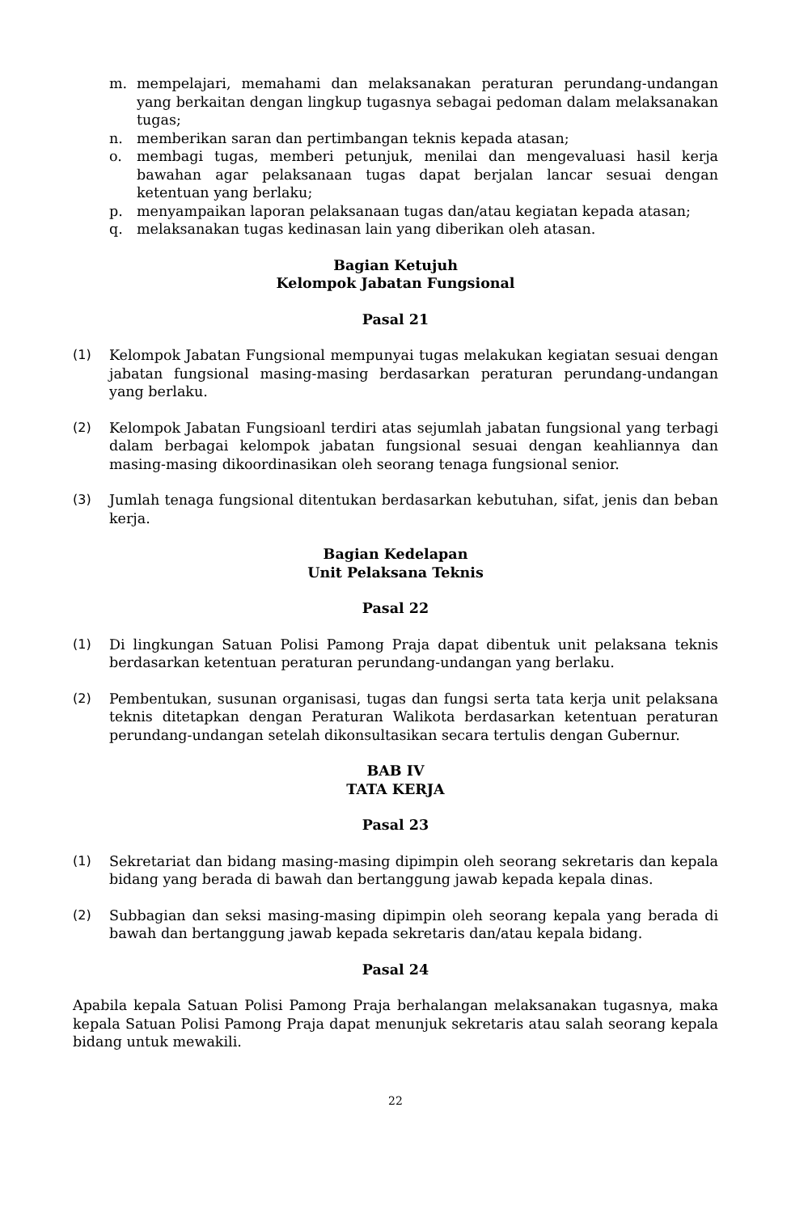m. mempelajari, memahami dan melaksanakan peraturan perundang-undangan yang berkaitan dengan lingkup tugasnya sebagai pedoman dalam melaksanakan tugas;
n. memberikan saran dan pertimbangan teknis kepada atasan;
o. membagi tugas, memberi petunjuk, menilai dan mengevaluasi hasil kerja bawahan agar pelaksanaan tugas dapat berjalan lancar sesuai dengan ketentuan yang berlaku;
p. menyampaikan laporan pelaksanaan tugas dan/atau kegiatan kepada atasan;
q. melaksanakan tugas kedinasan lain yang diberikan oleh atasan.
Bagian Ketujuh
Kelompok Jabatan Fungsional
Pasal 21
(1) Kelompok Jabatan Fungsional mempunyai tugas melakukan kegiatan sesuai dengan jabatan fungsional masing-masing berdasarkan peraturan perundang-undangan yang berlaku.
(2) Kelompok Jabatan Fungsioanl terdiri atas sejumlah jabatan fungsional yang terbagi dalam berbagai kelompok jabatan fungsional sesuai dengan keahliannya dan masing-masing dikoordinasikan oleh seorang tenaga fungsional senior.
(3) Jumlah tenaga fungsional ditentukan berdasarkan kebutuhan, sifat, jenis dan beban kerja.
Bagian Kedelapan
Unit Pelaksana Teknis
Pasal 22
(1) Di lingkungan Satuan Polisi Pamong Praja dapat dibentuk unit pelaksana teknis berdasarkan ketentuan peraturan perundang-undangan yang berlaku.
(2) Pembentukan, susunan organisasi, tugas dan fungsi serta tata kerja unit pelaksana teknis ditetapkan dengan Peraturan Walikota berdasarkan ketentuan peraturan perundang-undangan setelah dikonsultasikan secara tertulis dengan Gubernur.
BAB IV
TATA KERJA
Pasal 23
(1) Sekretariat dan bidang masing-masing dipimpin oleh seorang sekretaris dan kepala bidang yang berada di bawah dan bertanggung jawab kepada kepala dinas.
(2) Subbagian dan seksi masing-masing dipimpin oleh seorang kepala yang berada di bawah dan bertanggung jawab kepada sekretaris dan/atau kepala bidang.
Pasal 24
Apabila kepala Satuan Polisi Pamong Praja berhalangan melaksanakan tugasnya, maka kepala Satuan Polisi Pamong Praja dapat menunjuk sekretaris atau salah seorang kepala bidang untuk mewakili.
22